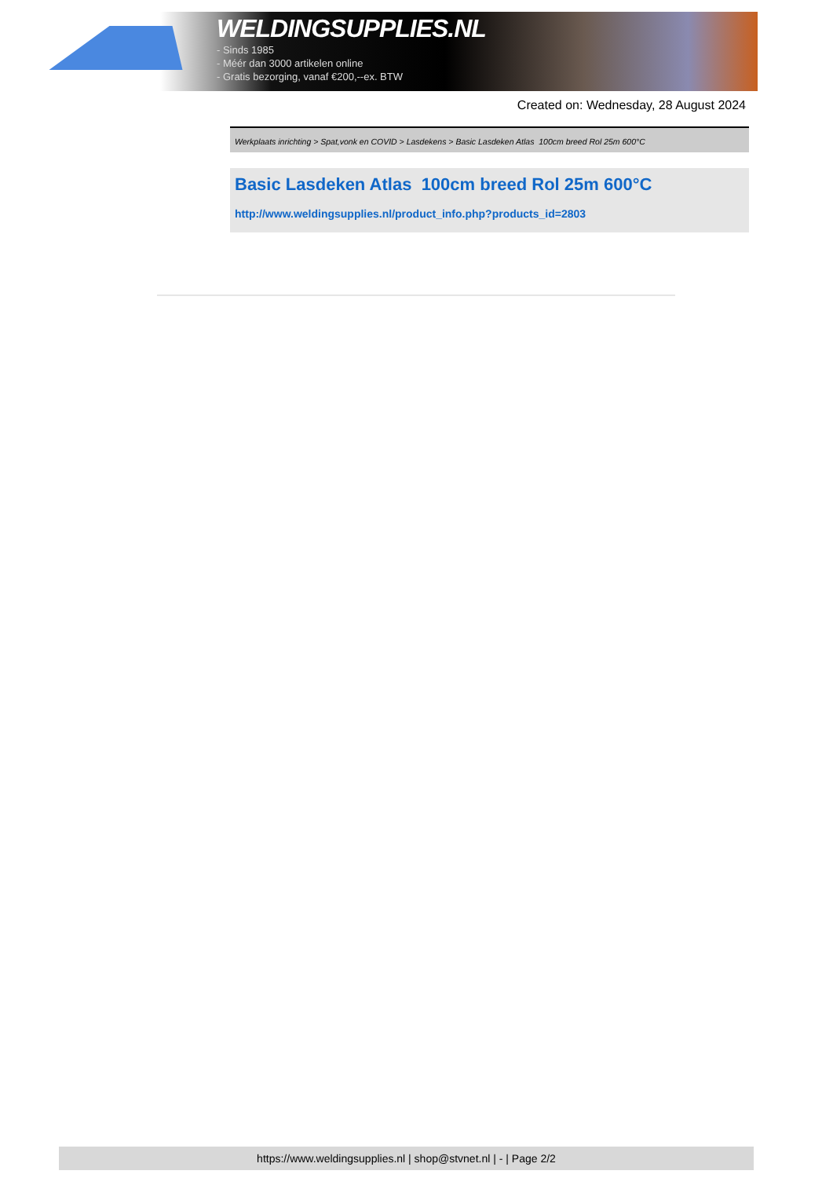WELDINGSUPPLIES.NL
- Sinds 1985
- Méér dan 3000 artikelen online
- Gratis bezorging, vanaf €200,--ex. BTW
Created on: Wednesday, 28 August 2024
Werkplaats inrichting > Spat,vonk en COVID > Lasdekens > Basic Lasdeken Atlas 100cm breed Rol 25m 600°C
Basic Lasdeken Atlas 100cm breed Rol 25m 600°C
http://www.weldingsupplies.nl/product_info.php?products_id=2803
https://www.weldingsupplies.nl | shop@stvnet.nl | - | Page 2/2